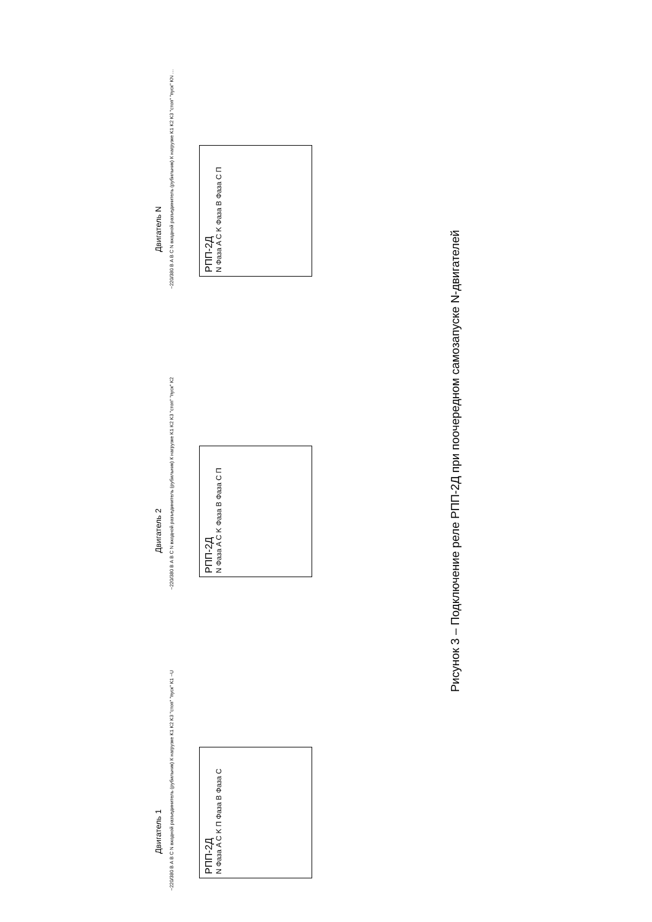Двигатель 1
~220/380 В A B C N входной разъединитель (рубильник) К нагрузке K1 K2 K3 "стоп" "пуск" K1 ~U
РПП-2Д
N Фаза A C K П Фаза B Фаза C
Двигатель 2
~220/380 В A B C N входной разъединитель (рубильник) К нагрузке K1 K2 K3 "стоп" "пуск" K2
РПП-2Д
N Фаза A C K Фаза B Фаза C П
Двигатель N
~220/380 В A B C N входной разъединитель (рубильник) К нагрузке K1 K2 K3 "стоп" "пуск" KN …
РПП-2Д
N Фаза A C K Фаза B Фаза C П
Рисунок 3 – Подключение реле РПП-2Д при поочередном самозапуске N-двигателей